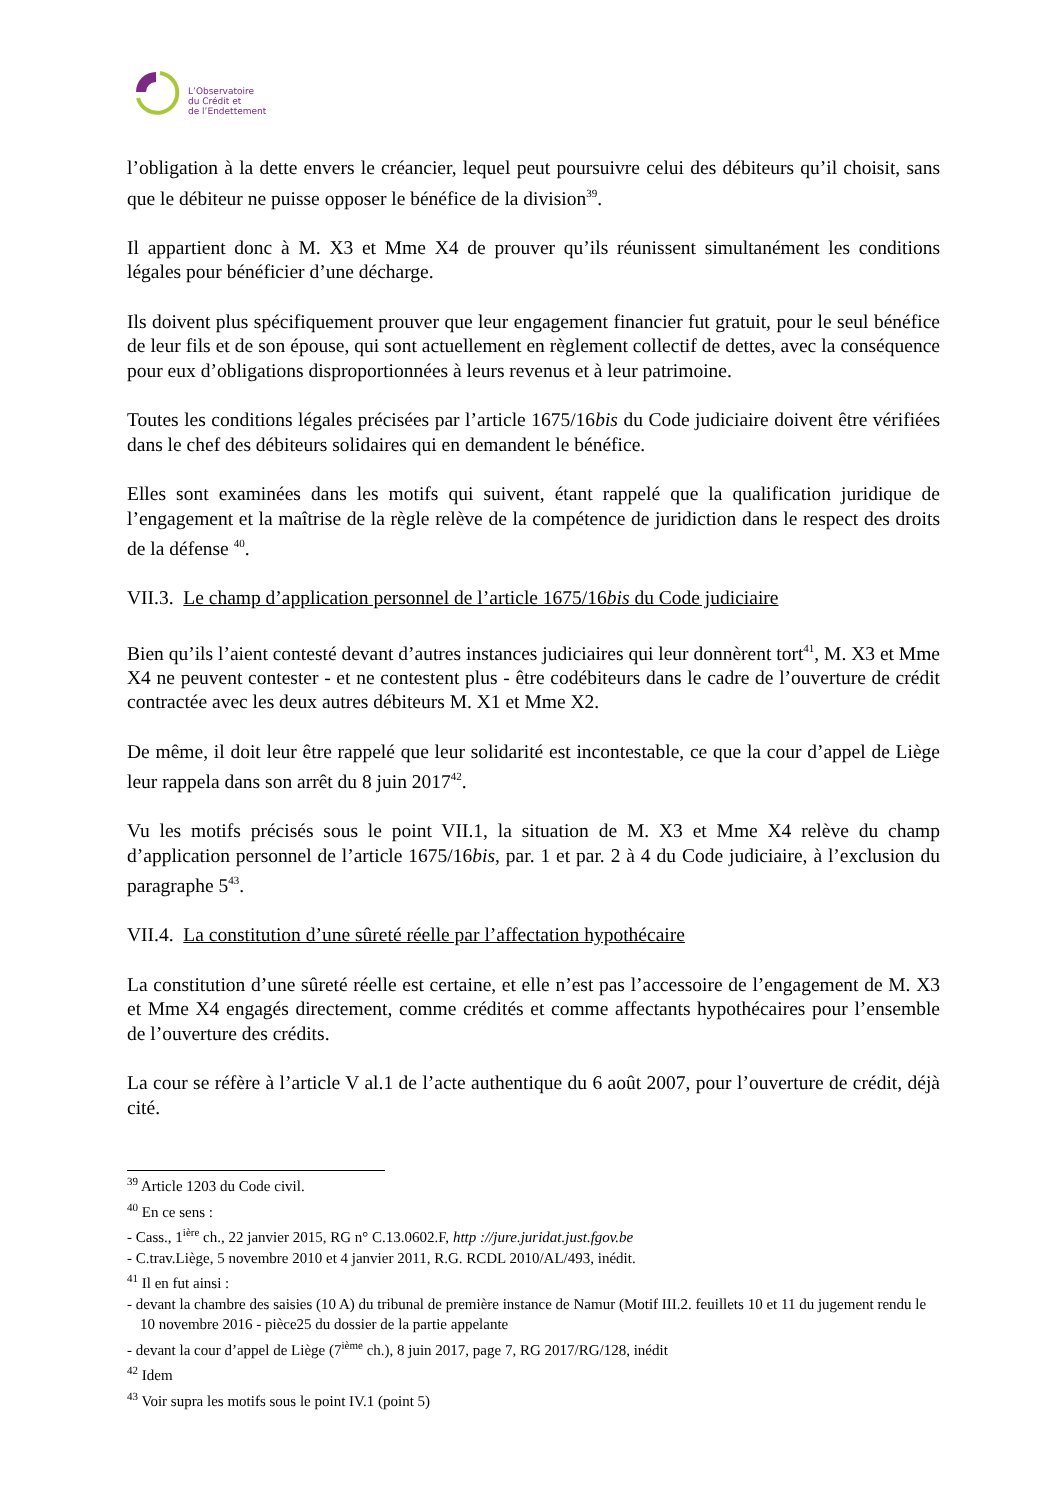L’Observatoire
du Crédit et
de l’Endettement
l’obligation à la dette envers le créancier, lequel peut poursuivre celui des débiteurs qu’il choisit, sans que le débiteur ne puisse opposer le bénéfice de la division<sup>39</sup>.
Il appartient donc à M. X3 et Mme X4 de prouver qu’ils réunissent simultanément les conditions légales pour bénéficier d’une décharge.
Ils doivent plus spécifiquement prouver que leur engagement financier fut gratuit, pour le seul bénéfice de leur fils et de son épouse, qui sont actuellement en règlement collectif de dettes, avec la conséquence pour eux d’obligations disproportionnées à leurs revenus et à leur patrimoine.
Toutes les conditions légales précisées par l’article 1675/16bis du Code judiciaire doivent être vérifiées dans le chef des débiteurs solidaires qui en demandent le bénéfice.
Elles sont examinées dans les motifs qui suivent, étant rappelé que la qualification juridique de l’engagement et la maîtrise de la règle relève de la compétence de juridiction dans le respect des droits de la défense <sup>40</sup>.
VII.3. Le champ d’application personnel de l’article 1675/16bis du Code judiciaire
Bien qu’ils l’aient contesté devant d’autres instances judiciaires qui leur donnèrent tort<sup>41</sup>, M. X3 et Mme X4 ne peuvent contester - et ne contestent plus - être codébiteurs dans le cadre de l’ouverture de crédit contractée avec les deux autres débiteurs M. X1 et Mme X2.
De même, il doit leur être rappelé que leur solidarité est incontestable, ce que la cour d’appel de Liège leur rappela dans son arrêt du 8 juin 2017<sup>42</sup>.
Vu les motifs précisés sous le point VII.1, la situation de M. X3 et Mme X4 relève du champ d’application personnel de l’article 1675/16bis, par. 1 et par. 2 à 4 du Code judiciaire, à l’exclusion du paragraphe 5<sup>43</sup>.
VII.4. La constitution d’une sûreté réelle par l’affectation hypothécaire
La constitution d’une sûreté réelle est certaine, et elle n’est pas l’accessoire de l’engagement de M. X3 et Mme X4 engagés directement, comme crédités et comme affectants hypothécaires pour l’ensemble de l’ouverture des crédits.
La cour se réfère à l’article V al.1 de l’acte authentique du 6 août 2007, pour l’ouverture de crédit, déjà cité.
<sup>39</sup> Article 1203 du Code civil.
<sup>40</sup> En ce sens :
- Cass., 1<sup>ière</sup> ch., 22 janvier 2015, RG n° C.13.0602.F, http ://jure.juridat.just.fgov.be
- C.trav.Liège, 5 novembre 2010 et 4 janvier 2011, R.G. RCDL 2010/AL/493, inédit.
<sup>41</sup> Il en fut ainsi :
- devant la chambre des saisies (10 A) du tribunal de première instance de Namur (Motif III.2. feuillets 10 et 11 du jugement rendu le 10 novembre 2016 - pièce25 du dossier de la partie appelante
- devant la cour d’appel de Liège (7<sup>ième</sup> ch.), 8 juin 2017, page 7, RG 2017/RG/128, inédit
<sup>42</sup> Idem
<sup>43</sup> Voir supra les motifs sous le point IV.1 (point 5)